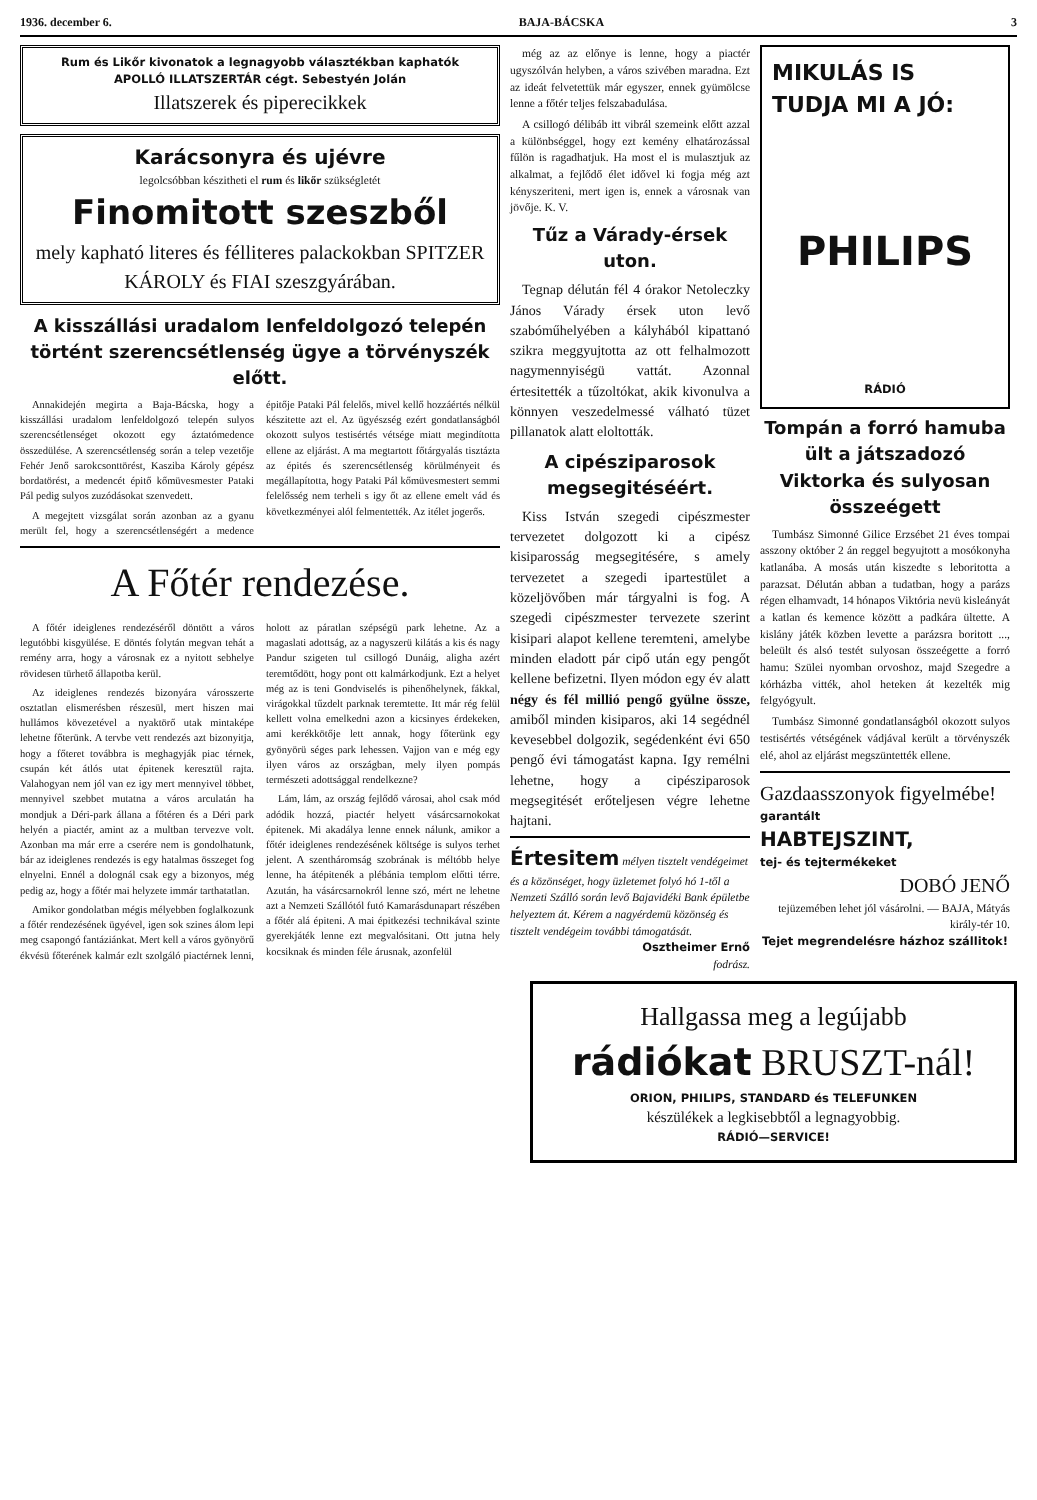1936. december 6. BAJA-BÁCSKA 3
Rum és Likőr kivonatok a legnagyobb választékban kaphatók
APOLLÓ ILLATSZERTÁR cégt. Sebestyén Jolán
Illatszerek és piperecikkek
Karácsonyra és ujévre
legolcsóbban készitheti el rum és likőr szükségletét
Finomitott szeszből
mely kapható literes és félliteres palackokban SPITZER KÁROLY és FIAI szeszgyárában.
A kisszállási uradalom lenfeldolgozó telepén történt szerencsétlenség ügye a törvényszék előtt.
Annakidején megirta a Baja-Bácska, hogy a kisszállási uradalom lenfeldolgozó telepén sulyos szerencsétlenséget okozott egy áztatómedence összedülése. A szerencsétlenség során a telep vezetője Fehér Jenő sarokcsonttörést, Kasziba Károly gépész bordatörést, a medencét épitő kőmüvesmester Pataki Pál pedig sulyos zuzódásokat szenvedett.
A megejtett vizsgálat során azonban az a gyanu merült fel, hogy a szerencsétlenségért a medence épitője Pataki Pál felelős, mivel kellő hozzáértés nélkül készitette azt el. Az ügyészség ezért gondatlanságból okozott sulyos testisértés vétsége miatt megindította ellene az eljárást. A ma megtartott főtárgyalás tisztázta az épités és szerencsétlenség körülményeit és megállapította, hogy Pataki Pál kőmüvesmestert semmi felelősség nem terheli s igy őt az ellene emelt vád és következményei alól felmentették. Az itélet jogerős.
A Főtér rendezése.
A főtér ideiglenes rendezéséről döntött a város legutóbbi kisgyülése. E döntés folytán megvan tehát a remény arra, hogy a városnak ez a nyitott sebhelye rövidesen türhető állapotba kerül.
Az ideiglenes rendezés bizonyára városszerte osztatlan elismerésben részesül, mert hiszen mai hullámos kövezetével a nyaktörő utak mintaképe lehetne főterünk. A tervbe vett rendezés azt bizonyitja, hogy a főteret továbbra is meghagyják piac térnek, csupán két átlós utat épitenek keresztül rajta. Valahogyan nem jól van ez igy mert mennyivel többet, mennyivel szebbet mutatna a város arculatán ha mondjuk a Déri-park állana a főtéren és a Déri park helyén a piactér, amint az a multban tervezve volt. Azonban ma már erre a cserére nem is gondolhatunk, bár az ideiglenes rendezés is egy hatalmas összeget fog elnyelni. Ennél a dolognál csak egy a bizonyos, még pedig az, hogy a főtér mai helyzete immár tarthatatlan.
Amikor gondolatban mégis mélyebben foglalkozunk a főtér rendezésének ügyével, igen sok szines álom lepi meg csapongó fantáziánkat. Mert kell a város gyönyörű ékvésü főterének kalmár ezlt szolgáló piactérnek lenni, holott az páratlan szépségü park lehetne. Az a magaslati adottság, az a nagyszerü kilátás a kis és nagy Pandur szigeten tul csillogó Dunáig, aligha azért teremtődött, hogy pont ott kalmárkodjunk. Ezt a helyet még az is teni Gondviselés is pihenőhelynek, fákkal, virágokkal tűzdelt parknak teremtette. Itt már rég felül kellett volna emelkedni azon a kicsinyes érdekeken, ami kerékkötője lett annak, hogy főterünk egy gyönyörü séges park lehessen. Vajjon van e még egy ilyen város az országban, mely ilyen pompás természeti adottsággal rendelkezne?
Lám, lám, az ország fejlődő városai, ahol csak mód adódik hozzá, piactér helyett vásárcsarnokokat épitenek. Mi akadálya lenne ennek nálunk, amikor a főtér ideiglenes rendezésének költsége is sulyos terhet jelent. A szentháromság szobrának is méltóbb helye lenne, ha átépitenék a plébánia templom előtti térre. Azután, ha vásárcsarnokról lenne szó, mért ne lehetne azt a Nemzeti Szállótól futó Kamarásdunapart részében a főtér alá épiteni. A mai épitkezési technikával szinte gyerekjáték lenne ezt megvalósitani. Ott jutna hely kocsiknak és minden féle árusnak, azonfelül
még az az előnye is lenne, hogy a piactér ugyszólván helyben, a város szivében maradna. Ezt az ideát felvetettük már egyszer, ennek gyümölcse lenne a főtér teljes felszabadulása.
A csillogó délibáb itt vibrál szemeink előtt azzal a különbséggel, hogy ezt kemény elhatározással fűlön is ragadhatjuk. Ha most el is mulasztjuk az alkalmat, a fejlődő élet idővel ki fogja még azt kényszeriteni, mert igen is, ennek a városnak van jövője. K. V.
Tűz a Várady-érsek uton.
Tegnap délután fél 4 órakor Netoleczky János Várady érsek uton levő szabóműhelyében a kályhából kipattanó szikra meggyujtotta az ott felhalmozott nagymennyiségü vattát. Azonnal értesitették a tűzoltókat, akik kivonulva a könnyen veszedelmessé válható tüzet pillanatok alatt eloltották.
A cipésziparosok megsegitéséért.
Kiss István szegedi cipészmester tervezetet dolgozott ki a cipész kisiparosság megsegitésére, s amely tervezetet a szegedi ipartestület a közeljövőben már tárgyalni is fog. A szegedi cipészmester tervezete szerint kisipari alapot kellene teremteni, amelybe minden eladott pár cipő után egy pengőt kellene befizetni. Ilyen módon egy év alatt négy és fél millió pengő gyülne össze, amiből minden kisiparos, aki 14 segédnél kevesebbel dolgozik, segédenként évi 650 pengő évi támogatást kapna. Igy remélni lehetne, hogy a cipésziparosok megsegitését erőteljesen végre lehetne hajtani.
Értesitem mélyen tisztelt vendégeimet és a közönséget, hogy üzletemet folyó hó 1-től a Nemzeti Szálló során levő Bajavidéki Bank épületbe helyeztem át. Kérem a nagyérdemü közönség és tisztelt vendégeim további támogatását.
Osztheimer Ernő
fodrász.
MIKULÁS IS TUDJA MI A JÓ:
PHILIPS
RÁDIÓ
Tompán a forró hamuba ült a játszadozó Viktorka és sulyosan összeégett
Tumbász Simonné Gilice Erzsébet 21 éves tompai asszony október 2 án reggel begyujtott a mosókonyha katlanába. A mosás után kiszedte s leboritotta a parazsat. Délután abban a tudatban, hogy a parázs régen elhamvadt, 14 hónapos Viktória nevü kisleányát a katlan és kemence között a padkára ültette. A kislány játék közben levette a parázsra boritott ..., beleült és alsó testét sulyosan összeégette a forró hamu: Szülei nyomban orvoshoz, majd Szegedre a kórházba vitték, ahol heteken át kezelték mig felgyógyult.
Tumbász Simonné gondatlanságból okozott sulyos testisértés vétségének vádjával került a törvényszék elé, ahol az eljárást megszüntették ellene.
Gazdaasszonyok figyelmébe!
garantált
HABTEJSZINT,
tej- és tejtermékeket
DOBÓ JENŐ
tejüzemében lehet jól vásárolni. — BAJA, Mátyás király-tér 10.
Tejet megrendelésre házhoz szállitok!
Hallgassa meg a legújabb
rádiókat BRUSZT-nál!
ORION, PHILIPS, STANDARD és TELEFUNKEN
készülékek a legkisebbtől a legnagyobbig.
RÁDIÓ—SERVICE!